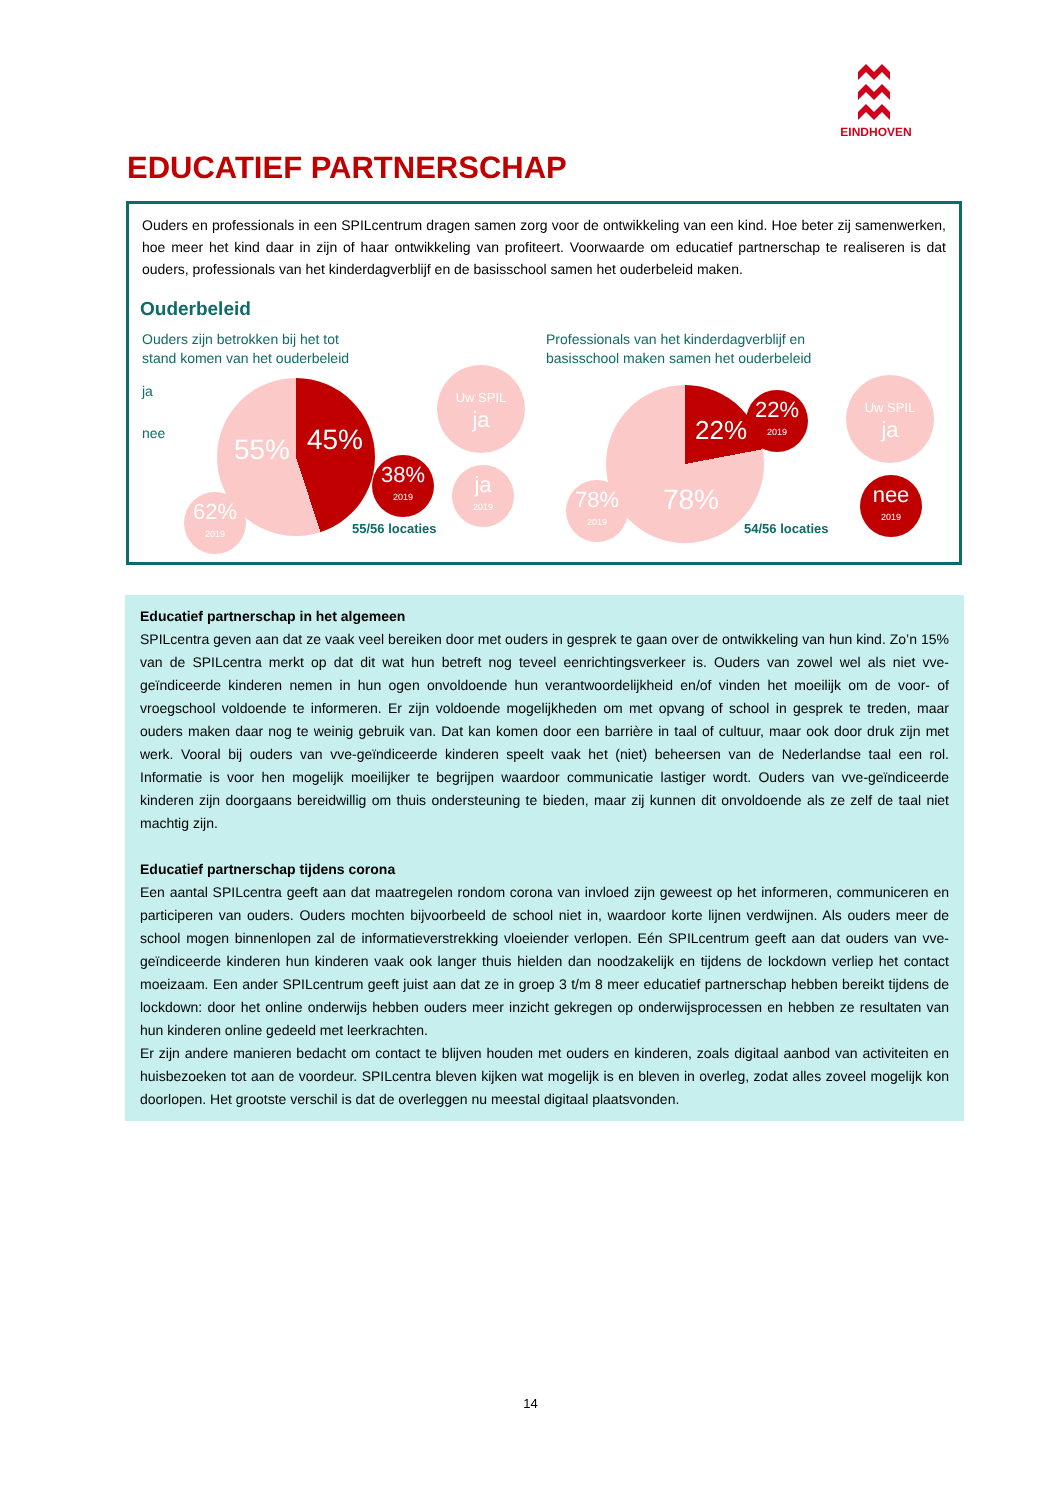EINDHOVEN
EDUCATIEF PARTNERSCHAP
Ouders en professionals in een SPILcentrum dragen samen zorg voor de ontwikkeling van een kind. Hoe beter zij samenwerken, hoe meer het kind daar in zijn of haar ontwikkeling van profiteert. Voorwaarde om educatief partnerschap te realiseren is dat ouders, professionals van het kinderdagverblijf en de basisschool samen het ouderbeleid maken.
Ouderbeleid
Ouders zijn betrokken bij het tot
stand komen van het ouderbeleid
ja
nee
55% 45%
38% 2019
62% 2019
Uw SPIL ja
ja 2019
55/56 locaties
Professionals van het kinderdagverblijf en
basisschool maken samen het ouderbeleid
22%
78%
22% 2019
78% 2019
Uw SPIL ja
nee 2019
54/56 locaties
Educatief partnerschap in het algemeen
SPILcentra geven aan dat ze vaak veel bereiken door met ouders in gesprek te gaan over de ontwikkeling van hun kind. Zo’n 15% van de SPILcentra merkt op dat dit wat hun betreft nog teveel eenrichtingsverkeer is. Ouders van zowel wel als niet vve-geïndiceerde kinderen nemen in hun ogen onvoldoende hun verantwoordelijkheid en/of vinden het moeilijk om de voor- of vroegschool voldoende te informeren. Er zijn voldoende mogelijkheden om met opvang of school in gesprek te treden, maar ouders maken daar nog te weinig gebruik van. Dat kan komen door een barrière in taal of cultuur, maar ook door druk zijn met werk. Vooral bij ouders van vve-geïndiceerde kinderen speelt vaak het (niet) beheersen van de Nederlandse taal een rol. Informatie is voor hen mogelijk moeilijker te begrijpen waardoor communicatie lastiger wordt. Ouders van vve-geïndiceerde kinderen zijn doorgaans bereidwillig om thuis ondersteuning te bieden, maar zij kunnen dit onvoldoende als ze zelf de taal niet machtig zijn.
Educatief partnerschap tijdens corona
Een aantal SPILcentra geeft aan dat maatregelen rondom corona van invloed zijn geweest op het informeren, communiceren en participeren van ouders. Ouders mochten bijvoorbeeld de school niet in, waardoor korte lijnen verdwijnen. Als ouders meer de school mogen binnenlopen zal de informatieverstrekking vloeiender verlopen. Eén SPILcentrum geeft aan dat ouders van vve-geïndiceerde kinderen hun kinderen vaak ook langer thuis hielden dan noodzakelijk en tijdens de lockdown verliep het contact moeizaam. Een ander SPILcentrum geeft juist aan dat ze in groep 3 t/m 8 meer educatief partnerschap hebben bereikt tijdens de lockdown: door het online onderwijs hebben ouders meer inzicht gekregen op onderwijsprocessen en hebben ze resultaten van hun kinderen online gedeeld met leerkrachten.
Er zijn andere manieren bedacht om contact te blijven houden met ouders en kinderen, zoals digitaal aanbod van activiteiten en huisbezoeken tot aan de voordeur. SPILcentra bleven kijken wat mogelijk is en bleven in overleg, zodat alles zoveel mogelijk kon doorlopen. Het grootste verschil is dat de overleggen nu meestal digitaal plaatsvonden.
14